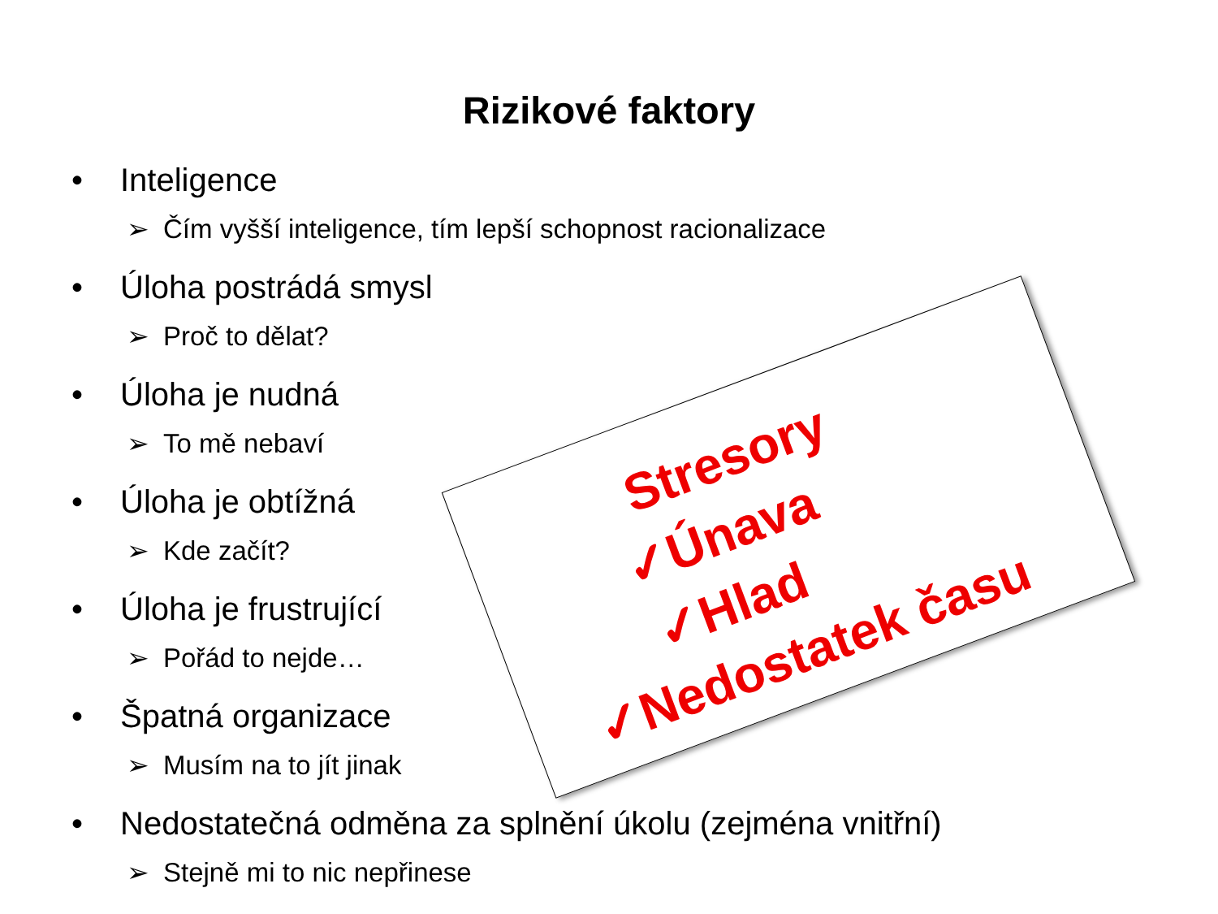Rizikové faktory
• Inteligence
➢ Čím vyšší inteligence, tím lepší schopnost racionalizace
• Úloha postrádá smysl
➢ Proč to dělat?
• Úloha je nudná
➢ To mě nebaví
• Úloha je obtížná
➢ Kde začít?
• Úloha je frustrující
➢ Pořád to nejde…
• Špatná organizace
➢ Musím na to jít jinak
• Nedostatečná odměna za splnění úkolu (zejména vnitřní)
➢ Stejně mi to nic nepřinese
Stresory
✓Únava
✓Hlad
✓Nedostatek času